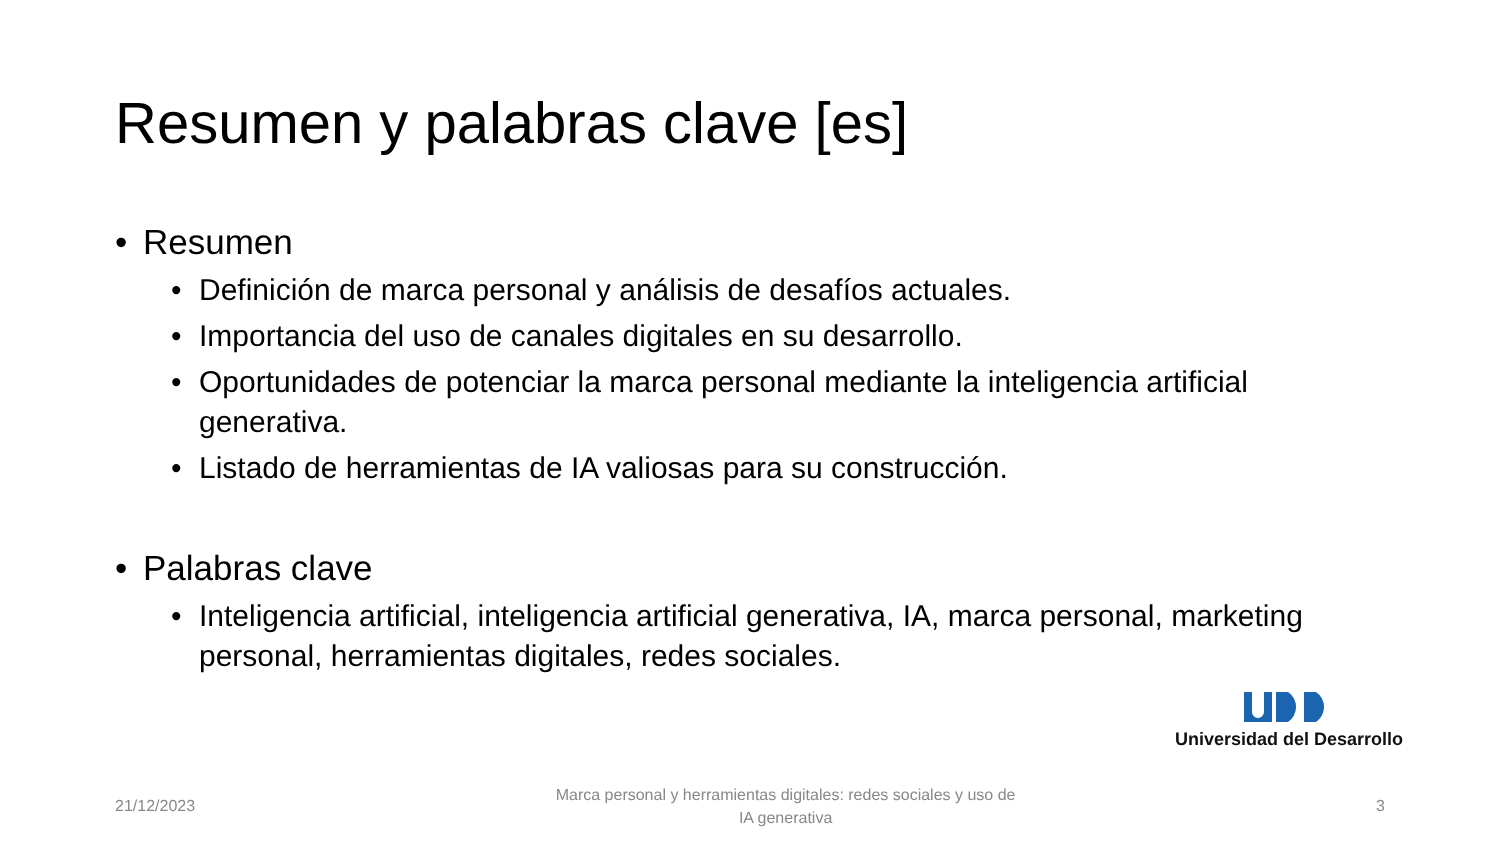Resumen y palabras clave [es]
• Resumen
• Definición de marca personal y análisis de desafíos actuales.
• Importancia del uso de canales digitales en su desarrollo.
• Oportunidades de potenciar la marca personal mediante la inteligencia artificial generativa.
• Listado de herramientas de IA valiosas para su construcción.
• Palabras clave
• Inteligencia artificial, inteligencia artificial generativa, IA, marca personal, marketing personal, herramientas digitales, redes sociales.
Universidad del Desarrollo
21/12/2023 Marca personal y herramientas digitales: redes sociales y uso de IA generativa 3